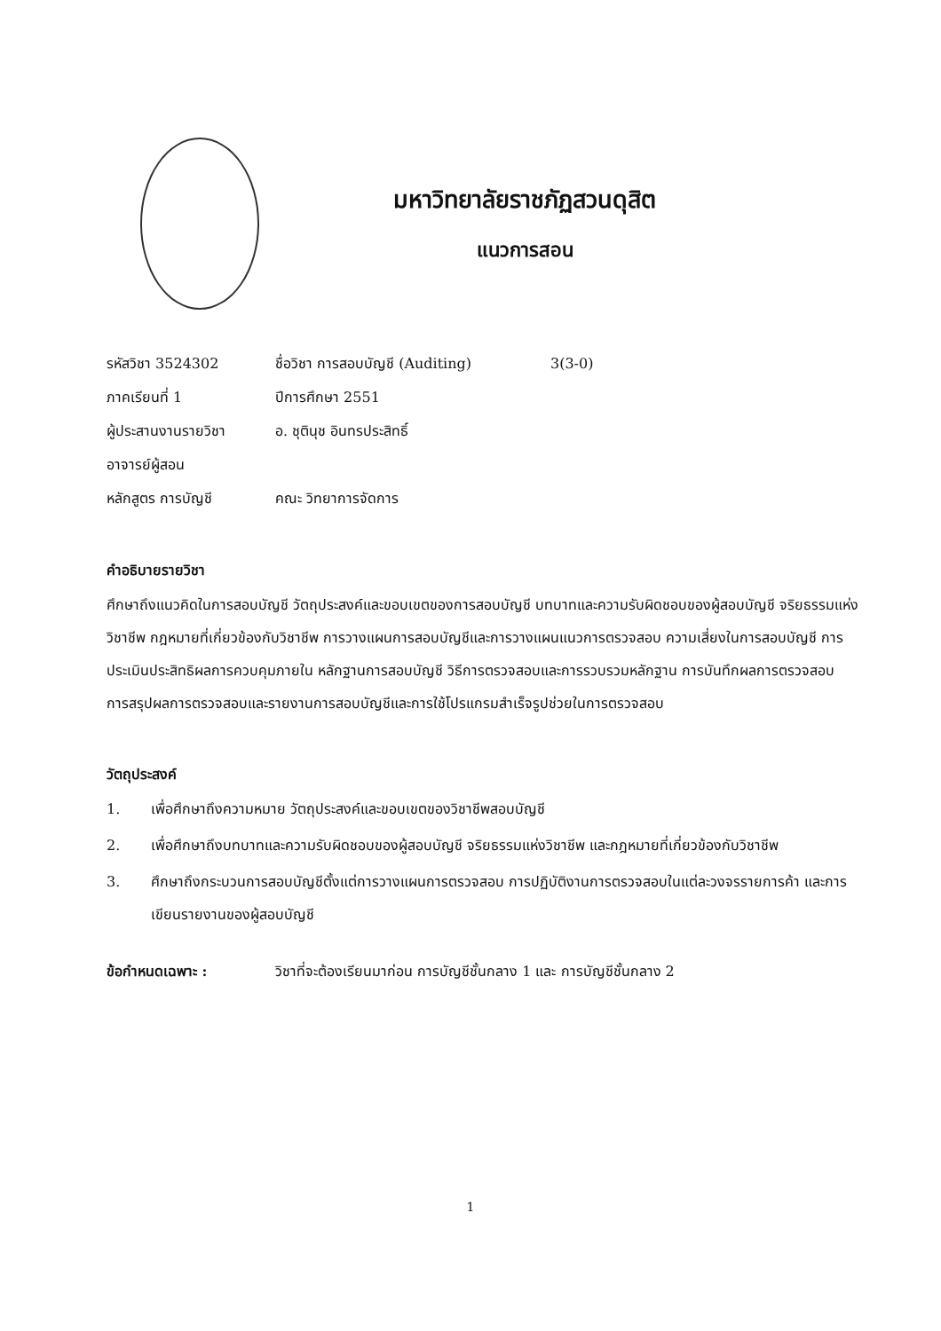มหาวิทยาลัยราชภัฏสวนดุสิต
แนวการสอน
รหัสวิชา 3524302 ชื่อวิชา การสอบบัญชี (Auditing) 3(3-0)
ภาคเรียนที่ 1 ปีการศึกษา 2551
ผู้ประสานงานรายวิชา อ. ชุตินุช อินทรประสิทธิ์
อาจารย์ผู้สอน
หลักสูตร การบัญชี คณะ วิทยาการจัดการ
คำอธิบายรายวิชา
ศึกษาถึงแนวคิดในการสอบบัญชี วัตถุประสงค์และขอบเขตของการสอบบัญชี บทบาทและความรับผิดชอบของผู้สอบบัญชี จริยธรรมแห่งวิชาชีพ กฎหมายที่เกี่ยวข้องกับวิชาชีพ การวางแผนการสอบบัญชีและการวางแผนแนวการตรวจสอบ ความเสี่ยงในการสอบบัญชี การประเมินประสิทธิผลการควบคุมภายใน หลักฐานการสอบบัญชี วิธีการตรวจสอบและการรวบรวมหลักฐาน การบันทึกผลการตรวจสอบ การสรุปผลการตรวจสอบและรายงานการสอบบัญชีและการใช้โปรแกรมสำเร็จรูปช่วยในการตรวจสอบ
วัตถุประสงค์
1. เพื่อศึกษาถึงความหมาย วัตถุประสงค์และขอบเขตของวิชาชีพสอบบัญชี
2. เพื่อศึกษาถึงบทบาทและความรับผิดชอบของผู้สอบบัญชี จริยธรรมแห่งวิชาชีพ และกฎหมายที่เกี่ยวข้องกับวิชาชีพ
3. ศึกษาถึงกระบวนการสอบบัญชีตั้งแต่การวางแผนการตรวจสอบ การปฏิบัติงานการตรวจสอบในแต่ละวงจรรายการค้า และการเขียนรายงานของผู้สอบบัญชี
ข้อกำหนดเฉพาะ : วิชาที่จะต้องเรียนมาก่อน การบัญชีชั้นกลาง 1 และ การบัญชีชั้นกลาง 2
1